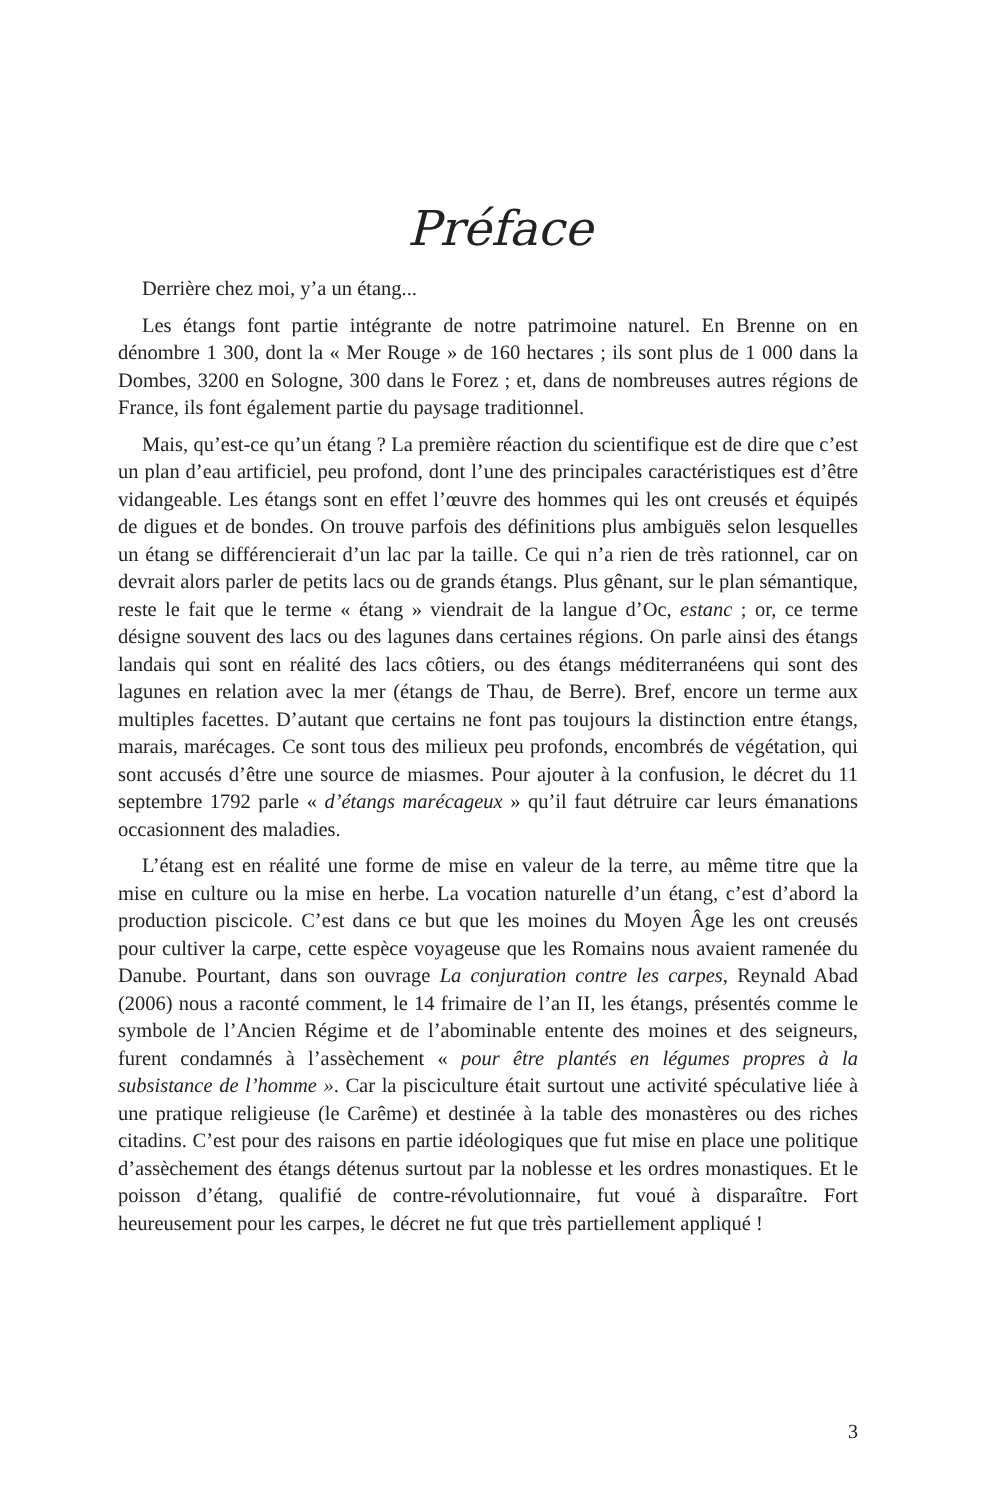Préface
Derrière chez moi, y’a un étang...
Les étangs font partie intégrante de notre patrimoine naturel. En Brenne on en dénombre 1 300, dont la « Mer Rouge » de 160 hectares ; ils sont plus de 1 000 dans la Dombes, 3200 en Sologne, 300 dans le Forez ; et, dans de nombreuses autres régions de France, ils font également partie du paysage traditionnel.
Mais, qu’est-ce qu’un étang ? La première réaction du scientifique est de dire que c’est un plan d’eau artificiel, peu profond, dont l’une des principales caractéristiques est d’être vidangeable. Les étangs sont en effet l’œuvre des hommes qui les ont creusés et équipés de digues et de bondes. On trouve parfois des définitions plus ambiguës selon lesquelles un étang se différencierait d’un lac par la taille. Ce qui n’a rien de très rationnel, car on devrait alors parler de petits lacs ou de grands étangs. Plus gênant, sur le plan sémantique, reste le fait que le terme « étang » viendrait de la langue d’Oc, estanc ; or, ce terme désigne souvent des lacs ou des lagunes dans certaines régions. On parle ainsi des étangs landais qui sont en réalité des lacs côtiers, ou des étangs méditerranéens qui sont des lagunes en relation avec la mer (étangs de Thau, de Berre). Bref, encore un terme aux multiples facettes. D’autant que certains ne font pas toujours la distinction entre étangs, marais, marécages. Ce sont tous des milieux peu profonds, encombrés de végétation, qui sont accusés d’être une source de miasmes. Pour ajouter à la confusion, le décret du 11 septembre 1792 parle « d’étangs marécageux » qu’il faut détruire car leurs émanations occasionnent des maladies.
L’étang est en réalité une forme de mise en valeur de la terre, au même titre que la mise en culture ou la mise en herbe. La vocation naturelle d’un étang, c’est d’abord la production piscicole. C’est dans ce but que les moines du Moyen Âge les ont creusés pour cultiver la carpe, cette espèce voyageuse que les Romains nous avaient ramenée du Danube. Pourtant, dans son ouvrage La conjuration contre les carpes, Reynald Abad (2006) nous a raconté comment, le 14 frimaire de l’an II, les étangs, présentés comme le symbole de l’Ancien Régime et de l’abominable entente des moines et des seigneurs, furent condamnés à l’assèchement « pour être plantés en légumes propres à la subsistance de l’homme ». Car la pisciculture était surtout une activité spéculative liée à une pratique religieuse (le Carême) et destinée à la table des monastères ou des riches citadins. C’est pour des raisons en partie idéologiques que fut mise en place une politique d’assèchement des étangs détenus surtout par la noblesse et les ordres monastiques. Et le poisson d’étang, qualifié de contre-révolutionnaire, fut voué à disparaître. Fort heureusement pour les carpes, le décret ne fut que très partiellement appliqué !
3